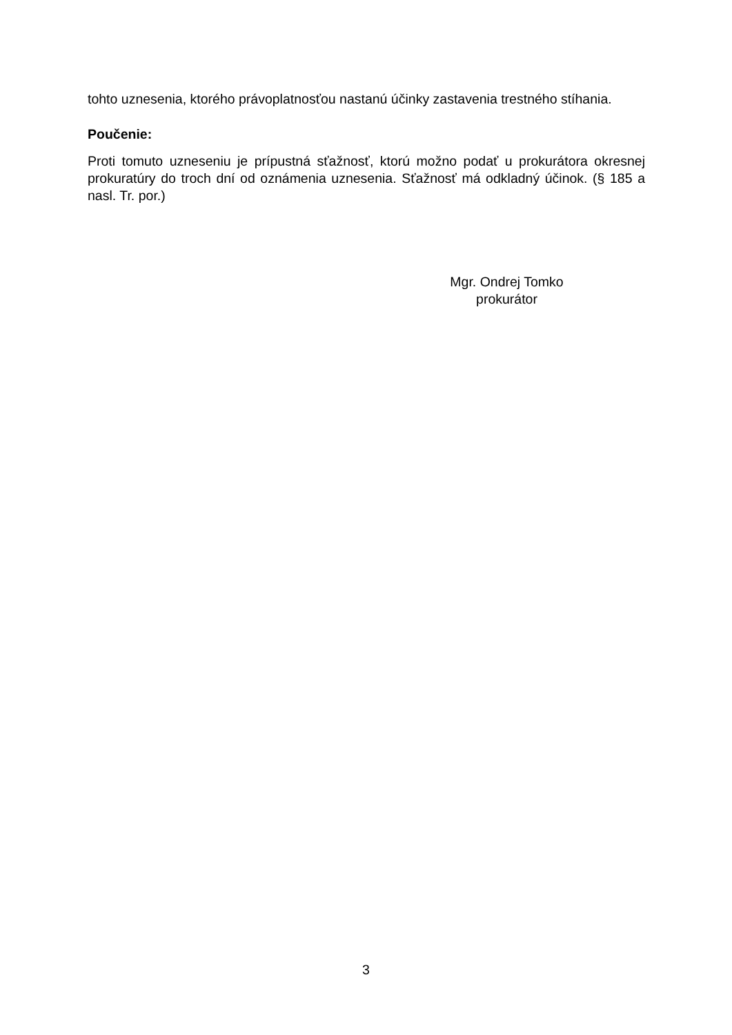tohto uznesenia, ktorého právoplatnosťou nastanú účinky zastavenia trestného stíhania.
Poučenie:
Proti tomuto uzneseniu je prípustná sťažnosť, ktorú možno podať u prokurátora okresnej prokuratúry do troch dní od oznámenia uznesenia. Sťažnosť má odkladný účinok. (§ 185 a nasl. Tr. por.)
Mgr. Ondrej Tomko
prokurátor
3